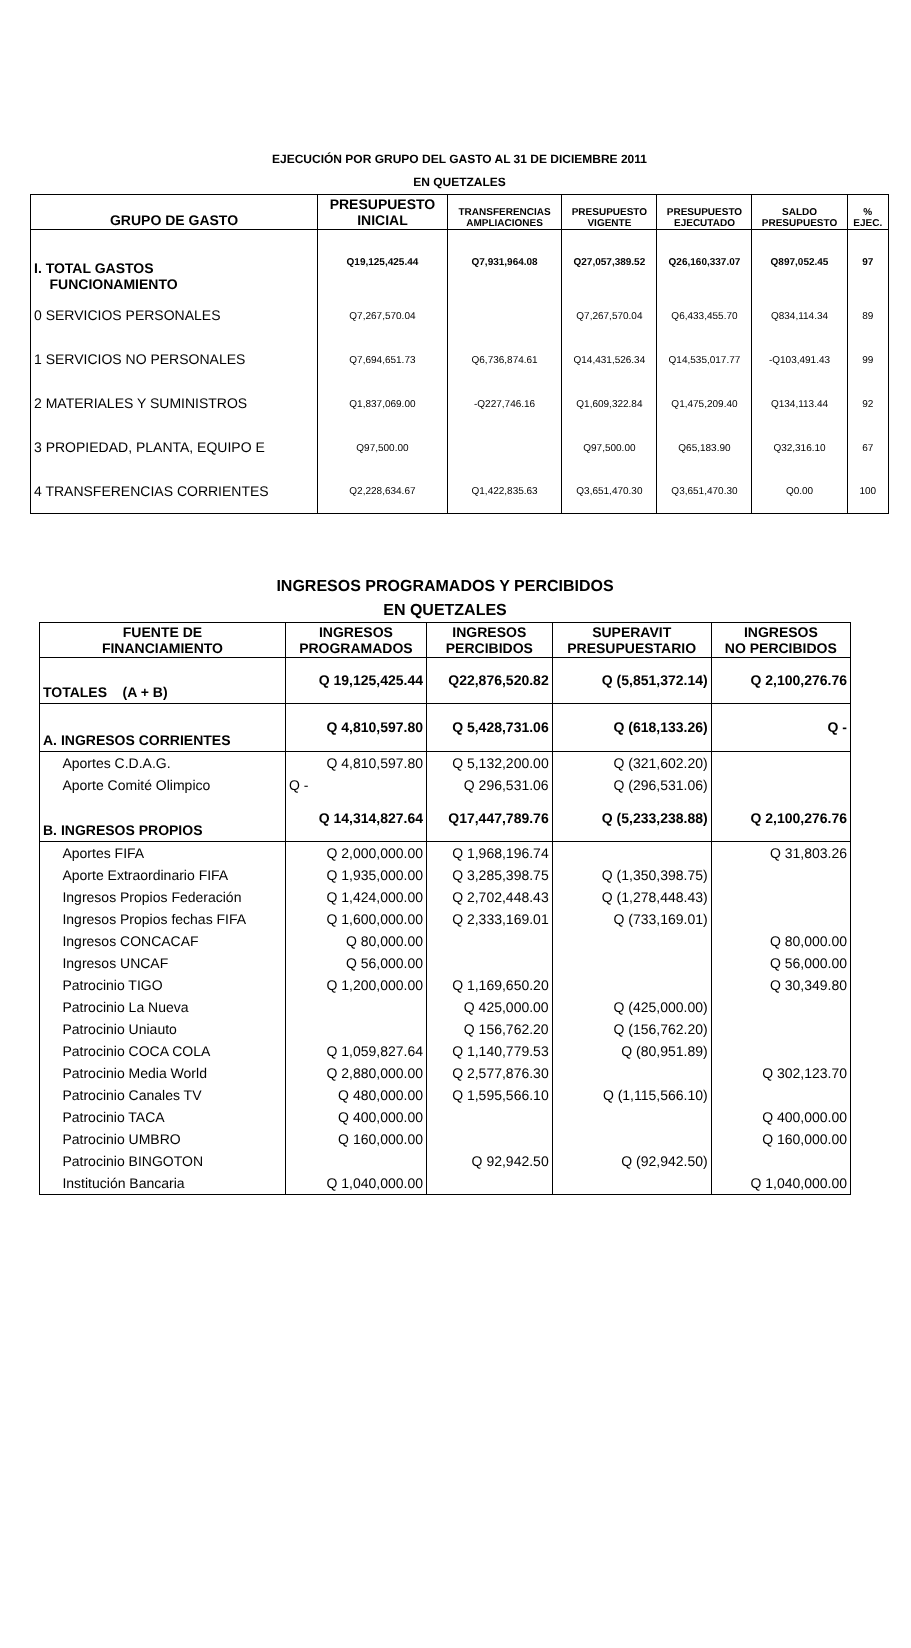EJECUCIÓN POR GRUPO DEL GASTO AL 31 DE DICIEMBRE 2011
EN QUETZALES
| GRUPO DE GASTO | PRESUPUESTO INICIAL | TRANSFERENCIAS AMPLIACIONES | PRESUPUESTO VIGENTE | PRESUPUESTO EJECUTADO | SALDO PRESUPUESTO | % EJEC. |
| --- | --- | --- | --- | --- | --- | --- |
| I. TOTAL GASTOS FUNCIONAMIENTO | Q19,125,425.44 | Q7,931,964.08 | Q27,057,389.52 | Q26,160,337.07 | Q897,052.45 | 97 |
| 0 SERVICIOS PERSONALES | Q7,267,570.04 | | Q7,267,570.04 | Q6,433,455.70 | Q834,114.34 | 89 |
| 1 SERVICIOS NO PERSONALES | Q7,694,651.73 | Q6,736,874.61 | Q14,431,526.34 | Q14,535,017.77 | -Q103,491.43 | 99 |
| 2 MATERIALES Y SUMINISTROS | Q1,837,069.00 | -Q227,746.16 | Q1,609,322.84 | Q1,475,209.40 | Q134,113.44 | 92 |
| 3 PROPIEDAD, PLANTA, EQUIPO E | Q97,500.00 | | Q97,500.00 | Q65,183.90 | Q32,316.10 | 67 |
| 4 TRANSFERENCIAS CORRIENTES | Q2,228,634.67 | Q1,422,835.63 | Q3,651,470.30 | Q3,651,470.30 | Q0.00 | 100 |
INGRESOS PROGRAMADOS Y PERCIBIDOS
EN QUETZALES
| FUENTE DE FINANCIAMIENTO | INGRESOS PROGRAMADOS | INGRESOS PERCIBIDOS | SUPERAVIT PRESUPUESTARIO | INGRESOS NO PERCIBIDOS |
| --- | --- | --- | --- | --- |
| TOTALES (A + B) | Q 19,125,425.44 | Q22,876,520.82 | Q (5,851,372.14) | Q 2,100,276.76 |
| A. INGRESOS CORRIENTES | Q 4,810,597.80 | Q 5,428,731.06 | Q (618,133.26) | Q - |
| Aportes C.D.A.G. | Q 4,810,597.80 | Q 5,132,200.00 | Q (321,602.20) | |
| Aporte Comité Olimpico | Q - | Q 296,531.06 | Q (296,531.06) | |
| B. INGRESOS PROPIOS | Q 14,314,827.64 | Q17,447,789.76 | Q (5,233,238.88) | Q 2,100,276.76 |
| Aportes FIFA | Q 2,000,000.00 | Q 1,968,196.74 | | Q 31,803.26 |
| Aporte Extraordinario FIFA | Q 1,935,000.00 | Q 3,285,398.75 | Q (1,350,398.75) | |
| Ingresos Propios Federación | Q 1,424,000.00 | Q 2,702,448.43 | Q (1,278,448.43) | |
| Ingresos Propios fechas FIFA | Q 1,600,000.00 | Q 2,333,169.01 | Q (733,169.01) | |
| Ingresos CONCACAF | Q 80,000.00 | | | Q 80,000.00 |
| Ingresos UNCAF | Q 56,000.00 | | | Q 56,000.00 |
| Patrocinio TIGO | Q 1,200,000.00 | Q 1,169,650.20 | | Q 30,349.80 |
| Patrocinio La Nueva | | Q 425,000.00 | Q (425,000.00) | |
| Patrocinio Uniauto | | Q 156,762.20 | Q (156,762.20) | |
| Patrocinio COCA COLA | Q 1,059,827.64 | Q 1,140,779.53 | Q (80,951.89) | |
| Patrocinio Media World | Q 2,880,000.00 | Q 2,577,876.30 | | Q 302,123.70 |
| Patrocinio Canales TV | Q 480,000.00 | Q 1,595,566.10 | Q (1,115,566.10) | |
| Patrocinio TACA | Q 400,000.00 | | | Q 400,000.00 |
| Patrocinio UMBRO | Q 160,000.00 | | | Q 160,000.00 |
| Patrocinio BINGOTON | | Q 92,942.50 | Q (92,942.50) | |
| Institución Bancaria | Q 1,040,000.00 | | | Q 1,040,000.00 |